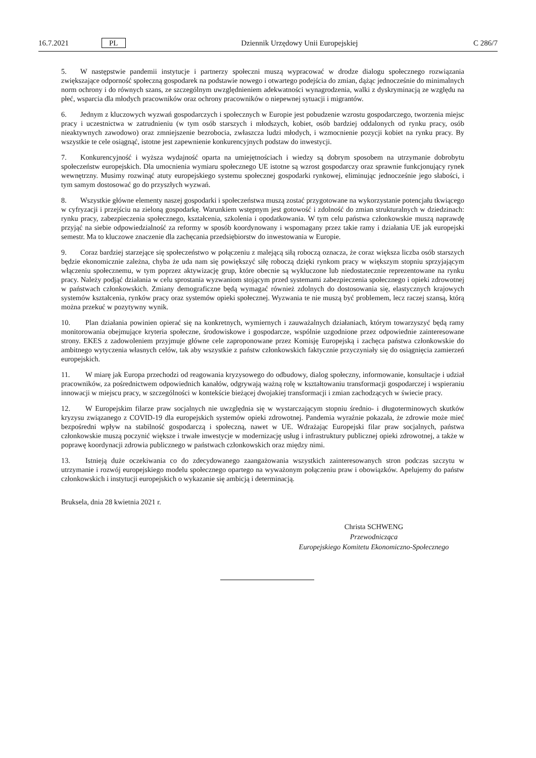16.7.2021 PL Dziennik Urzędowy Unii Europejskiej C 286/7
5. W następstwie pandemii instytucje i partnerzy społeczni muszą wypracować w drodze dialogu społecznego rozwiązania zwiększające odporność społeczną gospodarek na podstawie nowego i otwartego podejścia do zmian, dążąc jednocześnie do minimalnych norm ochrony i do równych szans, ze szczególnym uwzględnieniem adekwatności wynagrodzenia, walki z dyskryminacją ze względu na płeć, wsparcia dla młodych pracowników oraz ochrony pracowników o niepewnej sytuacji i migrantów.
6. Jednym z kluczowych wyzwań gospodarczych i społecznych w Europie jest pobudzenie wzrostu gospodarczego, tworzenia miejsc pracy i uczestnictwa w zatrudnieniu (w tym osób starszych i młodszych, kobiet, osób bardziej oddalonych od rynku pracy, osób nieaktywnych zawodowo) oraz zmniejszenie bezrobocia, zwłaszcza ludzi młodych, i wzmocnienie pozycji kobiet na rynku pracy. By wszystkie te cele osiągnąć, istotne jest zapewnienie konkurencyjnych podstaw do inwestycji.
7. Konkurencyjność i wyższa wydajność oparta na umiejętnościach i wiedzy są dobrym sposobem na utrzymanie dobrobytu społeczeństw europejskich. Dla umocnienia wymiaru społecznego UE istotne są wzrost gospodarczy oraz sprawnie funkcjonujący rynek wewnętrzny. Musimy rozwinąć atuty europejskiego systemu społecznej gospodarki rynkowej, eliminując jednocześnie jego słabości, i tym samym dostosować go do przyszłych wyzwań.
8. Wszystkie główne elementy naszej gospodarki i społeczeństwa muszą zostać przygotowane na wykorzystanie potencjału tkwiącego w cyfryzacji i przejściu na zieloną gospodarkę. Warunkiem wstępnym jest gotowość i zdolność do zmian strukturalnych w dziedzinach: rynku pracy, zabezpieczenia społecznego, kształcenia, szkolenia i opodatkowania. W tym celu państwa członkowskie muszą naprawdę przyjąć na siebie odpowiedzialność za reformy w sposób koordynowany i wspomagany przez takie ramy i działania UE jak europejski semestr. Ma to kluczowe znaczenie dla zachęcania przedsiębiorstw do inwestowania w Europie.
9. Coraz bardziej starzejące się społeczeństwo w połączeniu z malejącą siłą roboczą oznacza, że coraz większa liczba osób starszych będzie ekonomicznie zależna, chyba że uda nam się powiększyć siłę roboczą dzięki rynkom pracy w większym stopniu sprzyjającym włączeniu społecznemu, w tym poprzez aktywizację grup, które obecnie są wykluczone lub niedostatecznie reprezentowane na rynku pracy. Należy podjąć działania w celu sprostania wyzwaniom stojącym przed systemami zabezpieczenia społecznego i opieki zdrowotnej w państwach członkowskich. Zmiany demograficzne będą wymagać również zdolnych do dostosowania się, elastycznych krajowych systemów kształcenia, rynków pracy oraz systemów opieki społecznej. Wyzwania te nie muszą być problemem, lecz raczej szansą, którą można przekuć w pozytywny wynik.
10. Plan działania powinien opierać się na konkretnych, wymiernych i zauważalnych działaniach, którym towarzyszyć będą ramy monitorowania obejmujące kryteria społeczne, środowiskowe i gospodarcze, wspólnie uzgodnione przez odpowiednie zainteresowane strony. EKES z zadowoleniem przyjmuje główne cele zaproponowane przez Komisję Europejską i zachęca państwa członkowskie do ambitnego wytyczenia własnych celów, tak aby wszystkie z państw członkowskich faktycznie przyczyniały się do osiągnięcia zamierzeń europejskich.
11. W miarę jak Europa przechodzi od reagowania kryzysowego do odbudowy, dialog społeczny, informowanie, konsultacje i udział pracowników, za pośrednictwem odpowiednich kanałów, odgrywają ważną rolę w kształtowaniu transformacji gospodarczej i wspieraniu innowacji w miejscu pracy, w szczególności w kontekście bieżącej dwojakiej transformacji i zmian zachodzących w świecie pracy.
12. W Europejskim filarze praw socjalnych nie uwzględnia się w wystarczającym stopniu średnio- i długoterminowych skutków kryzysu związanego z COVID-19 dla europejskich systemów opieki zdrowotnej. Pandemia wyraźnie pokazała, że zdrowie może mieć bezpośredni wpływ na stabilność gospodarczą i społeczną, nawet w UE. Wdrażając Europejski filar praw socjalnych, państwa członkowskie muszą poczynić większe i trwałe inwestycje w modernizację usług i infrastruktury publicznej opieki zdrowotnej, a także w poprawę koordynacji zdrowia publicznego w państwach członkowskich oraz między nimi.
13. Istnieją duże oczekiwania co do zdecydowanego zaangażowania wszystkich zainteresowanych stron podczas szczytu w utrzymanie i rozwój europejskiego modelu społecznego opartego na wyważonym połączeniu praw i obowiązków. Apelujemy do państw członkowskich i instytucji europejskich o wykazanie się ambicją i determinacją.
Bruksela, dnia 28 kwietnia 2021 r.
Christa SCHWENG
Przewodnicząca
Europejskiego Komitetu Ekonomiczno-Społecznego